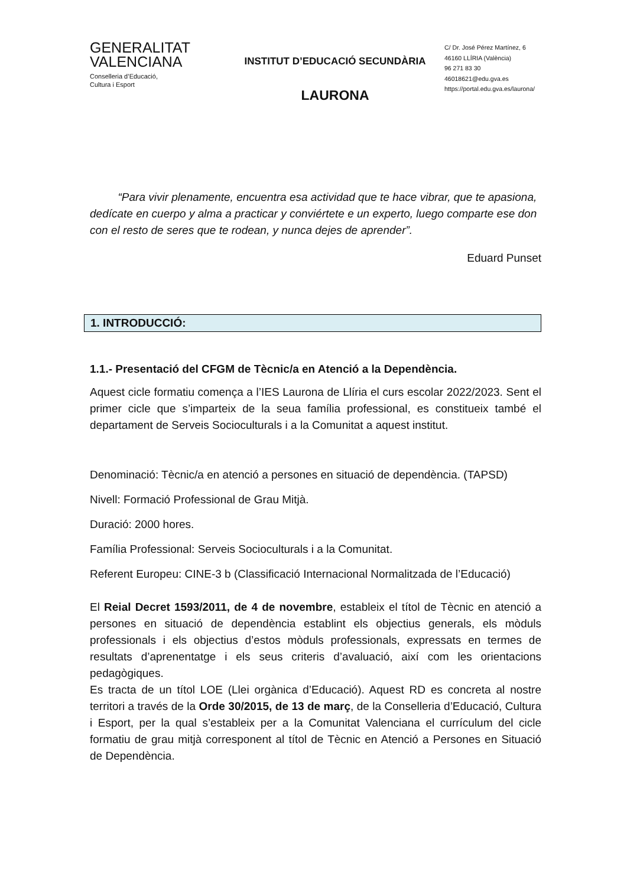GENERALITAT
VALENCIANA
Conselleria d’Educació,
Cultura i Esport
INSTITUT D’EDUCACIÓ SECUNDÀRIA
LAURONA
C/ Dr. José Pérez Martínez, 6
46160 LLÍRIA (València)
96 271 83 30
46018621@edu.gva.es
https://portal.edu.gva.es/laurona/
“Para vivir plenamente, encuentra esa actividad que te hace vibrar, que te apasiona, dedícate en cuerpo y alma a practicar y conviértete e un experto, luego comparte ese don con el resto de seres que te rodean, y nunca dejes de aprender”.
Eduard Punset
1. INTRODUCCIÓ:
1.1.- Presentació del CFGM de Tècnic/a en Atenció a la Dependència.
Aquest cicle formatiu comença a l’IES Laurona de Llíria el curs escolar 2022/2023. Sent el primer cicle que s’imparteix de la seua família professional, es constitueix també el departament de Serveis Socioculturals i a la Comunitat a aquest institut.
Denominació: Tècnic/a en atenció a persones en situació de dependència. (TAPSD)
Nivell: Formació Professional de Grau Mitjà.
Duració: 2000 hores.
Família Professional: Serveis Socioculturals i a la Comunitat.
Referent Europeu: CINE-3 b (Classificació Internacional Normalitzada de l’Educació)
El Reial Decret 1593/2011, de 4 de novembre, estableix el títol de Tècnic en atenció a persones en situació de dependència establint els objectius generals, els mòduls professionals i els objectius d’estos mòduls professionals, expressats en termes de resultats d’aprenentatge i els seus criteris d’avaluació, així com les orientacions pedagògiques.
Es tracta de un títol LOE (Llei orgànica d’Educació). Aquest RD es concreta al nostre territori a través de la Orde 30/2015, de 13 de març, de la Conselleria d’Educació, Cultura i Esport, per la qual s’estableix per a la Comunitat Valenciana el currículum del cicle formatiu de grau mitjà corresponent al títol de Tècnic en Atenció a Persones en Situació de Dependència.